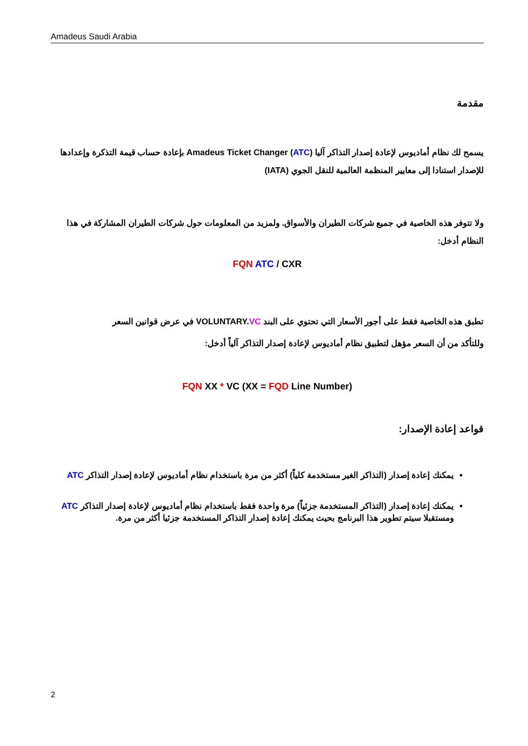Amadeus Saudi Arabia
مقدمة
يسمح لك نظام أماديوس لإعادة إصدار التذاكر آليا (ATC) Amadeus Ticket Changer بإعادة حساب قيمة التذكرة وإعدادها للإصدار استنادا إلى معايير المنظمة العالمية للنقل الجوي (IATA)
ولا تتوفر هذه الخاصية في جميع شركات الطيران والأسواق. ولمزيد من المعلومات حول شركات الطيران المشاركة في هذا النظام أدخل:
FQN ATC / CXR
تطبق هذه الخاصية فقط على أجور الأسعار التي تحتوي على البند VOLUNTARY.VC في عرض قوانين السعر
وللتأكد من أن السعر مؤهل لتطبيق نظام أماديوس لإعادة إصدار التذاكر آلياً أدخل:
FQN XX * VC (XX = FQD Line Number)
قواعد إعادة الإصدار:
يمكنك إعادة إصدار (التذاكر الغير مستخدمة كلياً) أكثر من مرة باستخدام نظام أماديوس لإعادة إصدار التذاكر ATC
يمكنك إعادة إصدار (التذاكر المستخدمة جزئياً) مرة واحدة فقط باستخدام نظام أماديوس لإعادة إصدار التذاكر ATC ومستقبلا سيتم تطوير هذا البرنامج بحيث يمكنك إعادة إصدار التذاكر المستخدمة جزئيا أكثر من مرة.
2